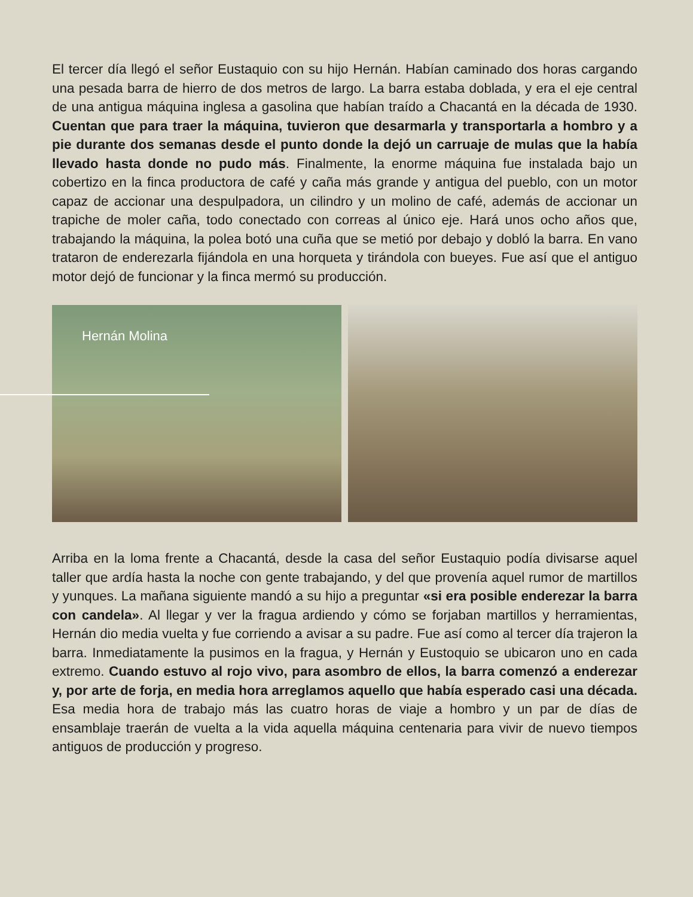El tercer día llegó el señor Eustaquio con su hijo Hernán. Habían caminado dos horas cargando una pesada barra de hierro de dos metros de largo. La barra estaba doblada, y era el eje central de una antigua máquina inglesa a gasolina que habían traído a Chacantá en la década de 1930. Cuentan que para traer la máquina, tuvieron que desarmarla y transportarla a hombro y a pie durante dos semanas desde el punto donde la dejó un carruaje de mulas que la había llevado hasta donde no pudo más. Finalmente, la enorme máquina fue instalada bajo un cobertizo en la finca productora de café y caña más grande y antigua del pueblo, con un motor capaz de accionar una despulpadora, un cilindro y un molino de café, además de accionar un trapiche de moler caña, todo conectado con correas al único eje. Hará unos ocho años que, trabajando la máquina, la polea botó una cuña que se metió por debajo y dobló la barra. En vano trataron de enderezarla fijándola en una horqueta y tirándola con bueyes. Fue así que el antiguo motor dejó de funcionar y la finca mermó su producción.
Hernán Molina
Arriba en la loma frente a Chacantá, desde la casa del señor Eustaquio podía divisarse aquel taller que ardía hasta la noche con gente trabajando, y del que provenía aquel rumor de martillos y yunques. La mañana siguiente mandó a su hijo a preguntar «si era posible enderezar la barra con candela». Al llegar y ver la fragua ardiendo y cómo se forjaban martillos y herramientas, Hernán dio media vuelta y fue corriendo a avisar a su padre. Fue así como al tercer día trajeron la barra. Inmediatamente la pusimos en la fragua, y Hernán y Eustoquio se ubicaron uno en cada extremo. Cuando estuvo al rojo vivo, para asombro de ellos, la barra comenzó a enderezar y, por arte de forja, en media hora arreglamos aquello que había esperado casi una década. Esa media hora de trabajo más las cuatro horas de viaje a hombro y un par de días de ensamblaje traerán de vuelta a la vida aquella máquina centenaria para vivir de nuevo tiempos antiguos de producción y progreso.